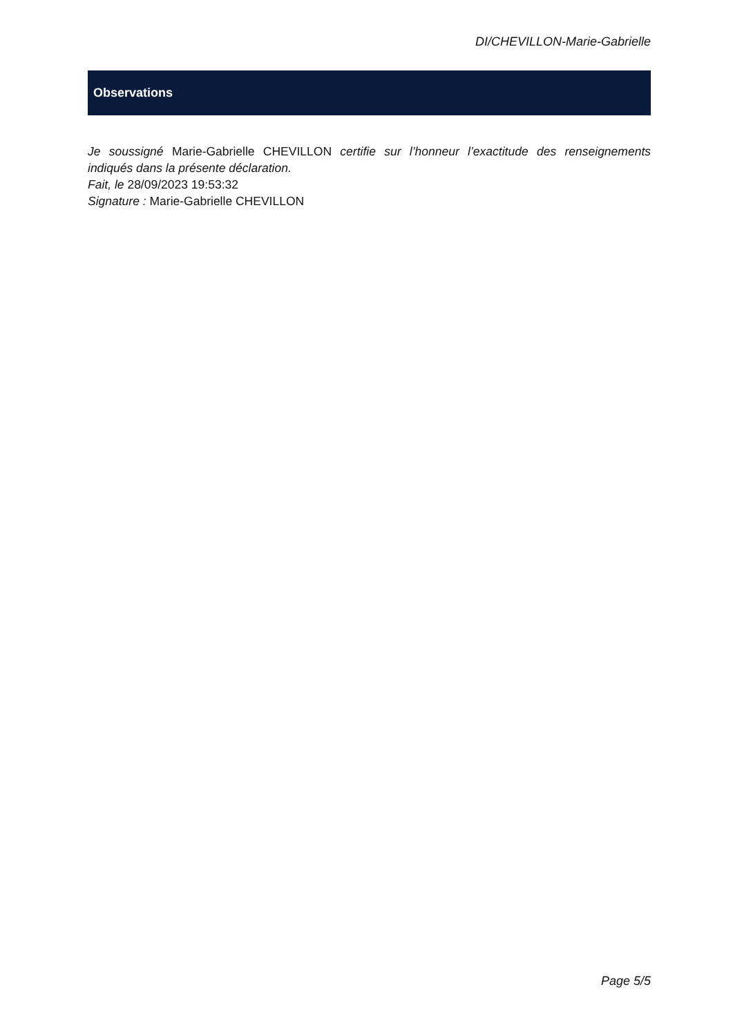DI/CHEVILLON-Marie-Gabrielle
Observations
Je soussigné Marie-Gabrielle CHEVILLON certifie sur l’honneur l’exactitude des renseignements indiqués dans la présente déclaration.
Fait, le 28/09/2023 19:53:32
Signature : Marie-Gabrielle CHEVILLON
Page 5/5